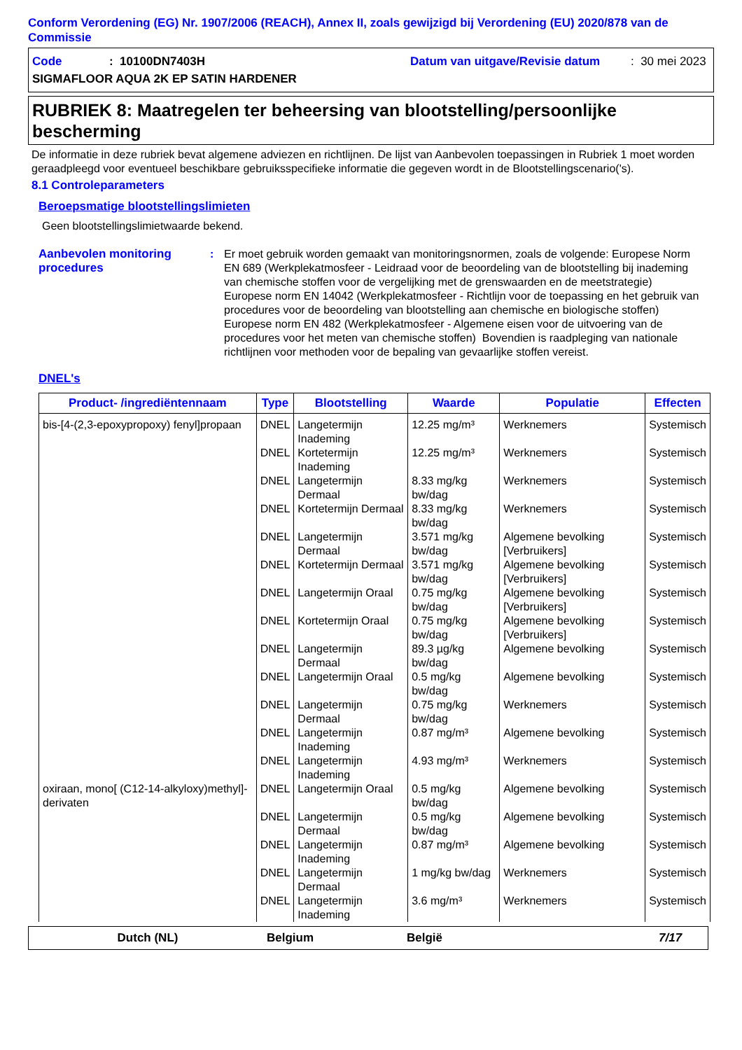Conform Verordening (EG) Nr. 1907/2006 (REACH), Annex II, zoals gewijzigd bij Verordening (EU) 2020/878 van de Commissie
Code: 10100DN7403H Datum van uitgave/Revisie datum: 30 mei 2023
SIGMAFLOOR AQUA 2K EP SATIN HARDENER
RUBRIEK 8: Maatregelen ter beheersing van blootstelling/persoonlijke bescherming
De informatie in deze rubriek bevat algemene adviezen en richtlijnen. De lijst van Aanbevolen toepassingen in Rubriek 1 moet worden geraadpleegd voor eventueel beschikbare gebruiksspecifieke informatie die gegeven wordt in de Blootstellingscenario('s).
8.1 Controleparameters
Beroepsmatige blootstellingslimieten
Geen blootstellingslimietwaarde bekend.
Aanbevolen monitoring procedures: Er moet gebruik worden gemaakt van monitoringsnormen, zoals de volgende: Europese Norm EN 689 (Werkplekatmosfeer - Leidraad voor de beoordeling van de blootstelling bij inademing van chemische stoffen voor de vergelijking met de grenswaarden en de meetstrategie) Europese norm EN 14042 (Werkplekatmosfeer - Richtlijn voor de toepassing en het gebruik van procedures voor de beoordeling van blootstelling aan chemische en biologische stoffen) Europese norm EN 482 (Werkplekatmosfeer - Algemene eisen voor de uitvoering van de procedures voor het meten van chemische stoffen) Bovendien is raadpleging van nationale richtlijnen voor methoden voor de bepaling van gevaarlijke stoffen vereist.
DNEL's
| Product- /ingrediëntennaam | Type | Blootstelling | Waarde | Populatie | Effecten |
| --- | --- | --- | --- | --- | --- |
| bis-[4-(2,3-epoxypropoxy) fenyl]propaan | DNEL | Langetermijn Inademing | 12.25 mg/m³ | Werknemers | Systemisch |
| | DNEL | Kortetermijn Inademing | 12.25 mg/m³ | Werknemers | Systemisch |
| | DNEL | Langetermijn Dermaal | 8.33 mg/kg bw/dag | Werknemers | Systemisch |
| | DNEL | Kortetermijn Dermaal | 8.33 mg/kg bw/dag | Werknemers | Systemisch |
| | DNEL | Langetermijn Dermaal | 3.571 mg/kg bw/dag | Algemene bevolking [Verbruikers] | Systemisch |
| | DNEL | Kortetermijn Dermaal | 3.571 mg/kg bw/dag | Algemene bevolking [Verbruikers] | Systemisch |
| | DNEL | Langetermijn Oraal | 0.75 mg/kg bw/dag | Algemene bevolking [Verbruikers] | Systemisch |
| | DNEL | Kortetermijn Oraal | 0.75 mg/kg bw/dag | Algemene bevolking [Verbruikers] | Systemisch |
| | DNEL | Langetermijn Dermaal | 89.3 µg/kg bw/dag | Algemene bevolking | Systemisch |
| | DNEL | Langetermijn Oraal | 0.5 mg/kg bw/dag | Algemene bevolking | Systemisch |
| | DNEL | Langetermijn Dermaal | 0.75 mg/kg bw/dag | Werknemers | Systemisch |
| | DNEL | Langetermijn Inademing | 0.87 mg/m³ | Algemene bevolking | Systemisch |
| | DNEL | Langetermijn Inademing | 4.93 mg/m³ | Werknemers | Systemisch |
| oxiraan, mono[ (C12-14-alkyloxy)methyl]-derivaten | DNEL | Langetermijn Oraal | 0.5 mg/kg bw/dag | Algemene bevolking | Systemisch |
| | DNEL | Langetermijn Dermaal | 0.5 mg/kg bw/dag | Algemene bevolking | Systemisch |
| | DNEL | Langetermijn Inademing | 0.87 mg/m³ | Algemene bevolking | Systemisch |
| | DNEL | Langetermijn Dermaal | 1 mg/kg bw/dag | Werknemers | Systemisch |
| | DNEL | Langetermijn Inademing | 3.6 mg/m³ | Werknemers | Systemisch |
Dutch (NL) Belgium België 7/17